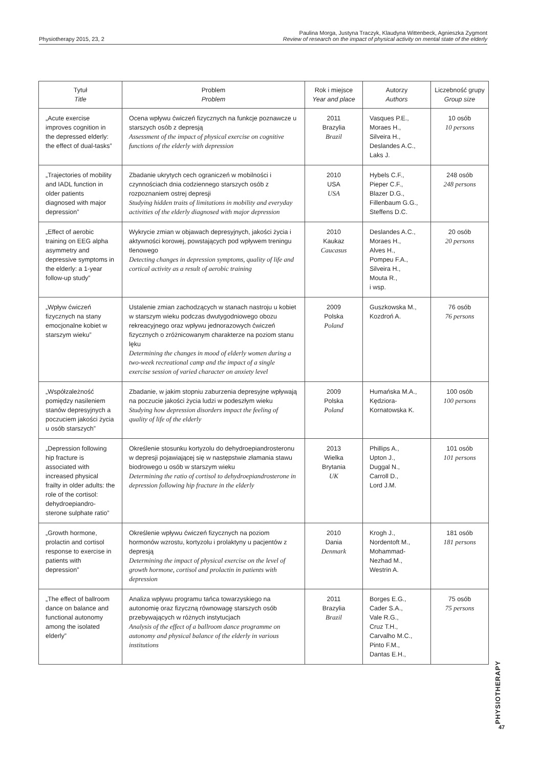Physiotherapy 2015, 23, 2
Paulina Morga, Justyna Traczyk, Klaudyna Wittenbeck, Agnieszka Zygmont
Review of research on the impact of physical activity on mental state of the elderly
| Tytuł Title | Problem Problem | Rok i miejsce Year and place | Autorzy Authors | Liczebność grupy Group size |
| --- | --- | --- | --- | --- |
| „Acute exercise improves cognition in the depressed elderly: the effect of dual-tasks” | Ocena wpływu ćwiczeń fizycznych na funkcje poznawcze u starszych osób z depresją Assessment of the impact of physical exercise on cognitive functions of the elderly with depression | 2011 Brazylia Brazil | Vasques P.E., Moraes H., Silveira H., Deslandes A.C., Laks J. | 10 osób 10 persons |
| „Trajectories of mobility and IADL function in older patients diagnosed with major depression” | Zbadanie ukrytych cech ograniczeń w mobilności i czynnościach dnia codziennego starszych osób z rozpoznaniem ostrej depresji Studying hidden traits of limitations in mobility and everyday activities of the elderly diagnosed with major depression | 2010 USA USA | Hybels C.F., Pieper C.F., Blazer D.G., Fillenbaum G.G., Steffens D.C. | 248 osób 248 persons |
| „Effect of aerobic training on EEG alpha asymmetry and depressive symptoms in the elderly: a 1-year follow-up study” | Wykrycie zmian w objawach depresyjnych, jakości życia i aktywności korowej, powstających pod wpływem treningu tlenowego Detecting changes in depression symptoms, quality of life and cortical activity as a result of aerobic training | 2010 Kaukaz Caucasus | Deslandes A.C., Moraes H., Alves H., Pompeu F.A., Silveira H., Mouta R., i wsp. | 20 osób 20 persons |
| „Wpływ ćwiczeń fizycznych na stany emocjonalne kobiet w starszym wieku” | Ustalenie zmian zachodzących w stanach nastroju u kobiet w starszym wieku podczas dwutygodniowego obozu rekreacyjnego oraz wpływu jednorazowych ćwiczeń fizycznych o zróżnicowanym charakterze na poziom stanu lęku Determining the changes in mood of elderly women during a two-week recreational camp and the impact of a single exercise session of varied character on anxiety level | 2009 Polska Poland | Guszkowska M., Kozdroń A. | 76 osób 76 persons |
| „Współzależność pomiędzy nasileniem stanów depresyjnych a poczuciem jakości życia u osób starszych” | Zbadanie, w jakim stopniu zaburzenia depresyjne wpływają na poczucie jakości życia ludzi w podeszłym wieku Studying how depression disorders impact the feeling of quality of life of the elderly | 2009 Polska Poland | Humańska M.A., Kędziora-Kornatowska K. | 100 osób 100 persons |
| „Depression following hip fracture is associated with increased physical frailty in older adults: the role of the cortisol: dehydroepiandro-sterone sulphate ratio” | Określenie stosunku kortyzolu do dehydroepiandrosteronu w depresji pojawiającej się w następstwie złamania stawu biodrowego u osób w starszym wieku Determining the ratio of cortisol to dehydroepiandrosterone in depression following hip fracture in the elderly | 2013 Wielka Brytania UK | Phillips A., Upton J., Duggal N., Carroll D., Lord J.M. | 101 osób 101 persons |
| „Growth hormone, prolactin and cortisol response to exercise in patients with depression” | Określenie wpływu ćwiczeń fizycznych na poziom hormonów wzrostu, kortyzolu i prolaktyny u pacjentów z depresją Determining the impact of physical exercise on the level of growth hormone, cortisol and prolactin in patients with depression | 2010 Dania Denmark | Krogh J., Nordentoft M., Mohammad-Nezhad M., Westrin A. | 181 osób 181 persons |
| „The effect of ballroom dance on balance and functional autonomy among the isolated elderly” | Analiza wpływu programu tańca towarzyskiego na autonomię oraz fizyczną równowagę starszych osób przebywających w różnych instytucjach Analysis of the effect of a ballroom dance programme on autonomy and physical balance of the elderly in various institutions | 2011 Brazylia Brazil | Borges E.G., Cader S.A., Vale R.G., Cruz T.H., Carvalho M.C., Pinto F.M., Dantas E.H., | 75 osób 75 persons |
PHYSIOTHERAPY
47